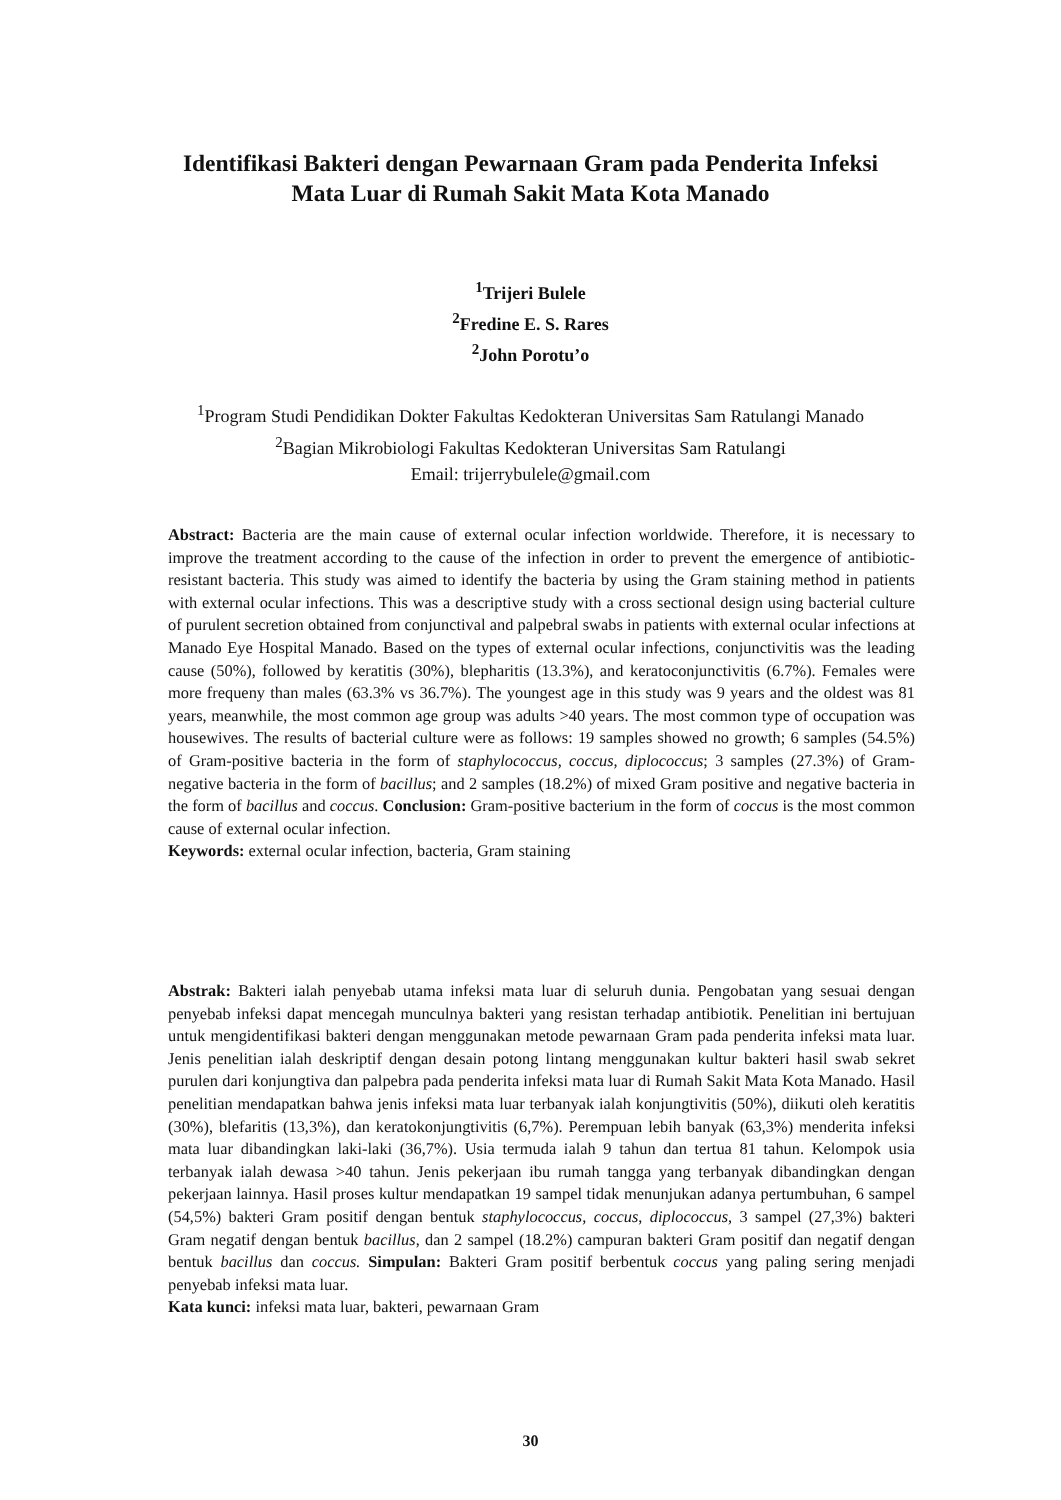Identifikasi Bakteri dengan Pewarnaan Gram pada Penderita Infeksi
Mata Luar di Rumah Sakit Mata Kota Manado
<sup>1</sup> Trijeri Bulele
<sup>2</sup> Fredine E. S. Rares
<sup>2</sup> John Porotu’o
<sup>1</sup> Program Studi Pendidikan Dokter Fakultas Kedokteran Universitas Sam Ratulangi Manado
<sup>2</sup> Bagian Mikrobiologi Fakultas Kedokteran Universitas Sam Ratulangi
Email: trijerrybulele@gmail.com
Abstract: Bacteria are the main cause of external ocular infection worldwide. Therefore, it is necessary to improve the treatment according to the cause of the infection in order to prevent the emergence of antibiotic-resistant bacteria. This study was aimed to identify the bacteria by using the Gram staining method in patients with external ocular infections. This was a descriptive study with a cross sectional design using bacterial culture of purulent secretion obtained from conjunctival and palpebral swabs in patients with external ocular infections at Manado Eye Hospital Manado. Based on the types of external ocular infections, conjunctivitis was the leading cause (50%), followed by keratitis (30%), blepharitis (13.3%), and keratoconjunctivitis (6.7%). Females were more frequeny than males (63.3% vs 36.7%). The youngest age in this study was 9 years and the oldest was 81 years, meanwhile, the most common age group was adults >40 years. The most common type of occupation was housewives. The results of bacterial culture were as follows: 19 samples showed no growth; 6 samples (54.5%) of Gram-positive bacteria in the form of staphylococcus, coccus, diplococcus; 3 samples (27.3%) of Gram-negative bacteria in the form of bacillus; and 2 samples (18.2%) of mixed Gram positive and negative bacteria in the form of bacillus and coccus. Conclusion: Gram-positive bacterium in the form of coccus is the most common cause of external ocular infection.
Keywords: external ocular infection, bacteria, Gram staining
Abstrak: Bakteri ialah penyebab utama infeksi mata luar di seluruh dunia. Pengobatan yang sesuai dengan penyebab infeksi dapat mencegah munculnya bakteri yang resistan terhadap antibiotik. Penelitian ini bertujuan untuk mengidentifikasi bakteri dengan menggunakan metode pewarnaan Gram pada penderita infeksi mata luar. Jenis penelitian ialah deskriptif dengan desain potong lintang menggunakan kultur bakteri hasil swab sekret purulen dari konjungtiva dan palpebra pada penderita infeksi mata luar di Rumah Sakit Mata Kota Manado. Hasil penelitian mendapatkan bahwa jenis infeksi mata luar terbanyak ialah konjungtivitis (50%), diikuti oleh keratitis (30%), blefaritis (13,3%), dan keratokonjungtivitis (6,7%). Perempuan lebih banyak (63,3%) menderita infeksi mata luar dibandingkan laki-laki (36,7%). Usia termuda ialah 9 tahun dan tertua 81 tahun. Kelompok usia terbanyak ialah dewasa >40 tahun. Jenis pekerjaan ibu rumah tangga yang terbanyak dibandingkan dengan pekerjaan lainnya. Hasil proses kultur mendapatkan 19 sampel tidak menunjukan adanya pertumbuhan, 6 sampel (54,5%) bakteri Gram positif dengan bentuk staphylococcus, coccus, diplococcus, 3 sampel (27,3%) bakteri Gram negatif dengan bentuk bacillus, dan 2 sampel (18.2%) campuran bakteri Gram positif dan negatif dengan bentuk bacillus dan coccus. Simpulan: Bakteri Gram positif berbentuk coccus yang paling sering menjadi penyebab infeksi mata luar.
Kata kunci: infeksi mata luar, bakteri, pewarnaan Gram
30